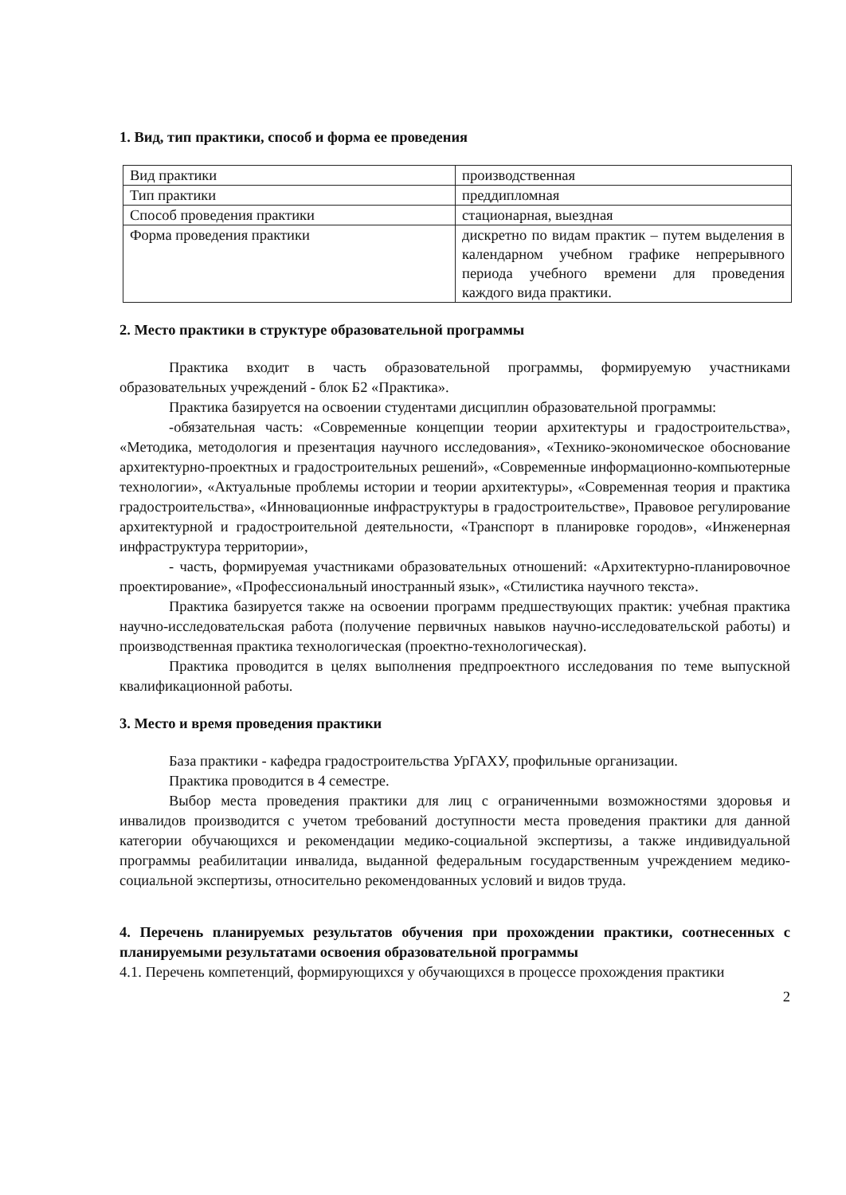1. Вид, тип практики, способ и форма ее проведения
| Вид практики | производственная |
| Тип практики | преддипломная |
| Способ проведения практики | стационарная, выездная |
| Форма проведения практики | дискретно по видам практик – путем выделения в календарном учебном графике непрерывного периода учебного времени для проведения каждого вида практики. |
2. Место практики в структуре образовательной программы
Практика входит в часть образовательной программы, формируемую участниками образовательных учреждений - блок Б2 «Практика».
Практика базируется на освоении студентами дисциплин образовательной программы:
-обязательная часть: «Современные концепции теории архитектуры и градостроительства», «Методика, методология и презентация научного исследования», «Технико-экономическое обоснование архитектурно-проектных и градостроительных решений», «Современные информационно-компьютерные технологии», «Актуальные проблемы истории и теории архитектуры», «Современная теория и практика градостроительства», «Инновационные инфраструктуры в градостроительстве», Правовое регулирование архитектурной и градостроительной деятельности, «Транспорт в планировке городов», «Инженерная инфраструктура территории»,
- часть, формируемая участниками образовательных отношений: «Архитектурно-планировочное проектирование», «Профессиональный иностранный язык», «Стилистика научного текста».
Практика базируется также на освоении программ предшествующих практик: учебная практика научно-исследовательская работа (получение первичных навыков научно-исследовательской работы) и производственная практика технологическая (проектно-технологическая).
Практика проводится в целях выполнения предпроектного исследования по теме выпускной квалификационной работы.
3. Место и время проведения практики
База практики - кафедра градостроительства УрГАХУ, профильные организации.
Практика проводится в 4 семестре.
Выбор места проведения практики для лиц с ограниченными возможностями здоровья и инвалидов производится с учетом требований доступности места проведения практики для данной категории обучающихся и рекомендации медико-социальной экспертизы, а также индивидуальной программы реабилитации инвалида, выданной федеральным государственным учреждением медико-социальной экспертизы, относительно рекомендованных условий и видов труда.
4. Перечень планируемых результатов обучения при прохождении практики, соотнесенных с планируемыми результатами освоения образовательной программы
4.1. Перечень компетенций, формирующихся у обучающихся в процессе прохождения практики
2